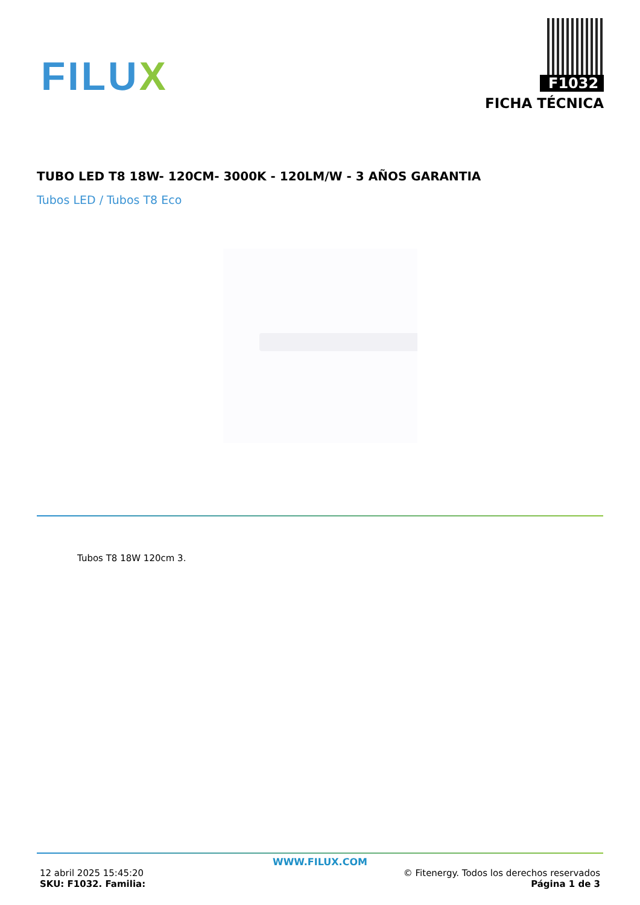FILUX
F1032
FICHA TÉCNICA
TUBO LED T8 18W- 120CM- 3000K - 120LM/W - 3 AÑOS GARANTIA
Tubos LED / Tubos T8 Eco
Tubos T8 18W 120cm 3.
WWW.FILUX.COM
12 abril 2025 15:45:20
SKU: F1032. Familia:
© Fitenergy. Todos los derechos reservados
Página 1 de 3